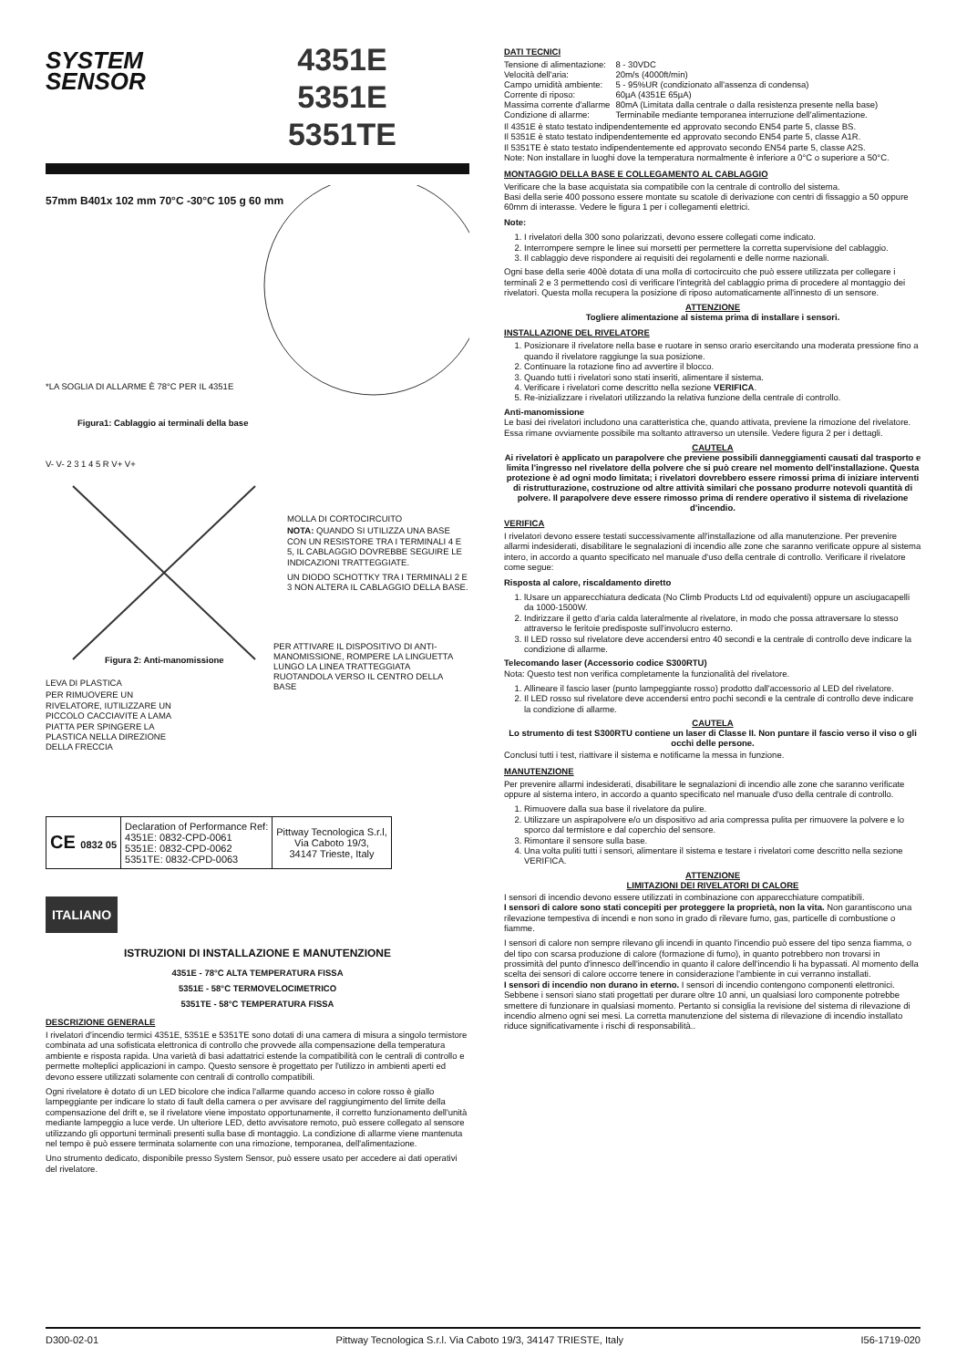SYSTEM
SENSOR
4351E
5351E
5351TE
57mm B401x 102 mm 70°C -30°C 105 g 60 mm
*LA SOGLIA DI ALLARME È 78°C PER IL 4351E
Figura1: Cablaggio ai terminali della base
V- V- 2 3 1 4 5 R V+ V+
MOLLA DI CORTOCIRCUITO
NOTA: QUANDO SI UTILIZZA UNA BASE CON UN RESISTORE TRA I TERMINALI 4 E 5, IL CABLAGGIO DOVREBBE SEGUIRE LE INDICAZIONI TRATTEGGIATE.
UN DIODO SCHOTTKY TRA I TERMINALI 2 E 3 NON ALTERA IL CABLAGGIO DELLA BASE.
Figura 2: Anti-manomissione
PER ATTIVARE IL DISPOSITIVO DI ANTI-MANOMISSIONE, ROMPERE LA LINGUETTA LUNGO LA LINEA TRATTEGGIATA RUOTANDOLA VERSO IL CENTRO DELLA BASE
LEVA DI PLASTICA
PER RIMUOVERE UN RIVELATORE, IUTILIZZARE UN PICCOLO CACCIAVITE A LAMA PIATTA PER SPINGERE LA PLASTICA NELLA DIREZIONE DELLA FRECCIA
| CE 0832 05 | Declaration of Performance Ref: 4351E: 0832-CPD-0061 5351E: 0832-CPD-0062 5351TE: 0832-CPD-0063 | Pittway Tecnologica S.r.l, Via Caboto 19/3, 34147 Trieste, Italy |
ITALIANO
ISTRUZIONI DI INSTALLAZIONE E MANUTENZIONE
4351E - 78°C ALTA TEMPERATURA FISSA
5351E - 58°C TERMOVELOCIMETRICO
5351TE - 58°C TEMPERATURA FISSA
DESCRIZIONE GENERALE
I rivelatori d'incendio termici 4351E, 5351E e 5351TE sono dotati di una camera di misura a singolo termistore combinata ad una sofisticata elettronica di controllo che provvede alla compensazione della temperatura ambiente e risposta rapida. Una varietà di basi adattatrici estende la compatibilità con le centrali di controllo e permette molteplici applicazioni in campo. Questo sensore è progettato per l'utilizzo in ambienti aperti ed devono essere utilizzati solamente con centrali di controllo compatibili.
Ogni rivelatore è dotato di un LED bicolore che indica l'allarme quando acceso in colore rosso è giallo lampeggiante per indicare lo stato di fault della camera o per avvisare del raggiungimento del limite della compensazione del drift e, se il rivelatore viene impostato opportunamente, il corretto funzionamento dell'unità mediante lampeggio a luce verde. Un ulteriore LED, detto avvisatore remoto, può essere collegato al sensore utilizzando gli opportuni terminali presenti sulla base di montaggio. La condizione di allarme viene mantenuta nel tempo è può essere terminata solamente con una rimozione, temporanea, dell'alimentazione.
Uno strumento dedicato, disponibile presso System Sensor, può essere usato per accedere ai dati operativi del rivelatore.
DATI TECNICI
| Tensione di alimentazione: | 8 - 30VDC |
| Velocità dell'aria: | 20m/s (4000ft/min) |
| Campo umidità ambiente: | 5 - 95%UR (condizionato all'assenza di condensa) |
| Corrente di riposo: | 60µA (4351E 65µA) |
| Massima corrente d'allarme | 80mA (Limitata dalla centrale o dalla resistenza presente nella base) |
| Condizione di allarme: | Terminabile mediante temporanea interruzione dell'alimentazione. |
Il 4351E è stato testato indipendentemente ed approvato secondo EN54 parte 5, classe BS.
Il 5351E è stato testato indipendentemente ed approvato secondo EN54 parte 5, classe A1R.
Il 5351TE è stato testato indipendentemente ed approvato secondo EN54 parte 5, classe A2S.
Note: Non installare in luoghi dove la temperatura normalmente è inferiore a 0°C o superiore a 50°C.
MONTAGGIO DELLA BASE E COLLEGAMENTO AL CABLAGGIO
Verificare che la base acquistata sia compatibile con la centrale di controllo del sistema.
Basi della serie 400 possono essere montate su scatole di derivazione con centri di fissaggio a 50 oppure 60mm di interasse. Vedere le figura 1 per i collegamenti elettrici.
Note:
1. I rivelatori della 300 sono polarizzati, devono essere collegati come indicato.
2. Interrompere sempre le linee sui morsetti per permettere la corretta supervisione del cablaggio.
3. Il cablaggio deve rispondere ai requisiti dei regolamenti e delle norme nazionali.
Ogni base della serie 400è dotata di una molla di cortocircuito che può essere utilizzata per collegare i terminali 2 e 3 permettendo così di verificare l'integrità del cablaggio prima di procedere al montaggio dei rivelatori. Questa molla recupera la posizione di riposo automaticamente all'innesto di un sensore.
ATTENZIONE
Togliere alimentazione al sistema prima di installare i sensori.
INSTALLAZIONE DEL RIVELATORE
1. Posizionare il rivelatore nella base e ruotare in senso orario esercitando una moderata pressione fino a quando il rivelatore raggiunge la sua posizione.
2. Continuare la rotazione fino ad avvertire il blocco.
3. Quando tutti i rivelatori sono stati inseriti, alimentare il sistema.
4. Verificare i rivelatori come descritto nella sezione VERIFICA.
5. Re-inizializzare i rivelatori utilizzando la relativa funzione della centrale di controllo.
Anti-manomissione
Le basi dei rivelatori includono una caratteristica che, quando attivata, previene la rimozione del rivelatore. Essa rimane ovviamente possibile ma soltanto attraverso un utensile. Vedere figura 2 per i dettagli.
CAUTELA
Ai rivelatori è applicato un parapolvere che previene possibili danneggiamenti causati dal trasporto e limita l'ingresso nel rivelatore della polvere che si può creare nel momento dell'installazione. Questa protezione è ad ogni modo limitata; i rivelatori dovrebbero essere rimossi prima di iniziare interventi di ristrutturazione, costruzione od altre attività similari che possano produrre notevoli quantità di polvere. Il parapolvere deve essere rimosso prima di rendere operativo il sistema di rivelazione d'incendio.
VERIFICA
I rivelatori devono essere testati successivamente all'installazione od alla manutenzione. Per prevenire allarmi indesiderati, disabilitare le segnalazioni di incendio alle zone che saranno verificate oppure al sistema intero, in accordo a quanto specificato nel manuale d'uso della centrale di controllo. Verificare il rivelatore come segue:
Risposta al calore, riscaldamento diretto
1. lUsare un apparecchiatura dedicata (No Climb Products Ltd od equivalenti) oppure un asciugacapelli da 1000-1500W.
2. Indirizzare il getto d'aria calda lateralmente al rivelatore, in modo che possa attraversare lo stesso attraverso le feritoie predisposte sull'involucro esterno.
3. Il LED rosso sul rivelatore deve accendersi entro 40 secondi e la centrale di controllo deve indicare la condizione di allarme.
Telecomando laser (Accessorio codice S300RTU)
Nota: Questo test non verifica completamente la funzionalità del rivelatore.
1. Allineare il fascio laser (punto lampeggiante rosso) prodotto dall'accessorio al LED del rivelatore.
2. Il LED rosso sul rivelatore deve accendersi entro pochi secondi e la centrale di controllo deve indicare la condizione di allarme.
CAUTELA
Lo strumento di test S300RTU contiene un laser di Classe II. Non puntare il fascio verso il viso o gli occhi delle persone.
Conclusi tutti i test, riattivare il sistema e notificarne la messa in funzione.
MANUTENZIONE
Per prevenire allarmi indesiderati, disabilitare le segnalazioni di incendio alle zone che saranno verificate oppure al sistema intero, in accordo a quanto specificato nel manuale d'uso della centrale di controllo.
1. Rimuovere dalla sua base il rivelatore da pulire.
2. Utilizzare un aspirapolvere e/o un dispositivo ad aria compressa pulita per rimuovere la polvere e lo sporco dal termistore e dal coperchio del sensore.
3. Rimontare il sensore sulla base.
4. Una volta puliti tutti i sensori, alimentare il sistema e testare i rivelatori come descritto nella sezione VERIFICA.
ATTENZIONE
LIMITAZIONI DEI RIVELATORI DI CALORE
I sensori di incendio devono essere utilizzati in combinazione con apparecchiature compatibili.
I sensori di calore sono stati concepiti per proteggere la proprietà, non la vita. Non garantiscono una rilevazione tempestiva di incendi e non sono in grado di rilevare fumo, gas, particelle di combustione o fiamme.
I sensori di calore non sempre rilevano gli incendi in quanto l'incendio può essere del tipo senza fiamma, o del tipo con scarsa produzione di calore (formazione di fumo), in quanto potrebbero non trovarsi in prossimità del punto d'innesco dell'incendio in quanto il calore dell'incendio li ha bypassati. Al momento della scelta dei sensori di calore occorre tenere in considerazione l'ambiente in cui verranno installati.
I sensori di incendio non durano in eterno. I sensori di incendio contengono componenti elettronici. Sebbene i sensori siano stati progettati per durare oltre 10 anni, un qualsiasi loro componente potrebbe smettere di funzionare in qualsiasi momento. Pertanto si consiglia la revisione del sistema di rilevazione di incendio almeno ogni sei mesi. La corretta manutenzione del sistema di rilevazione di incendio installato riduce significativamente i rischi di responsabilità..
D300-02-01 Pittway Tecnologica S.r.l. Via Caboto 19/3, 34147 TRIESTE, Italy I56-1719-020